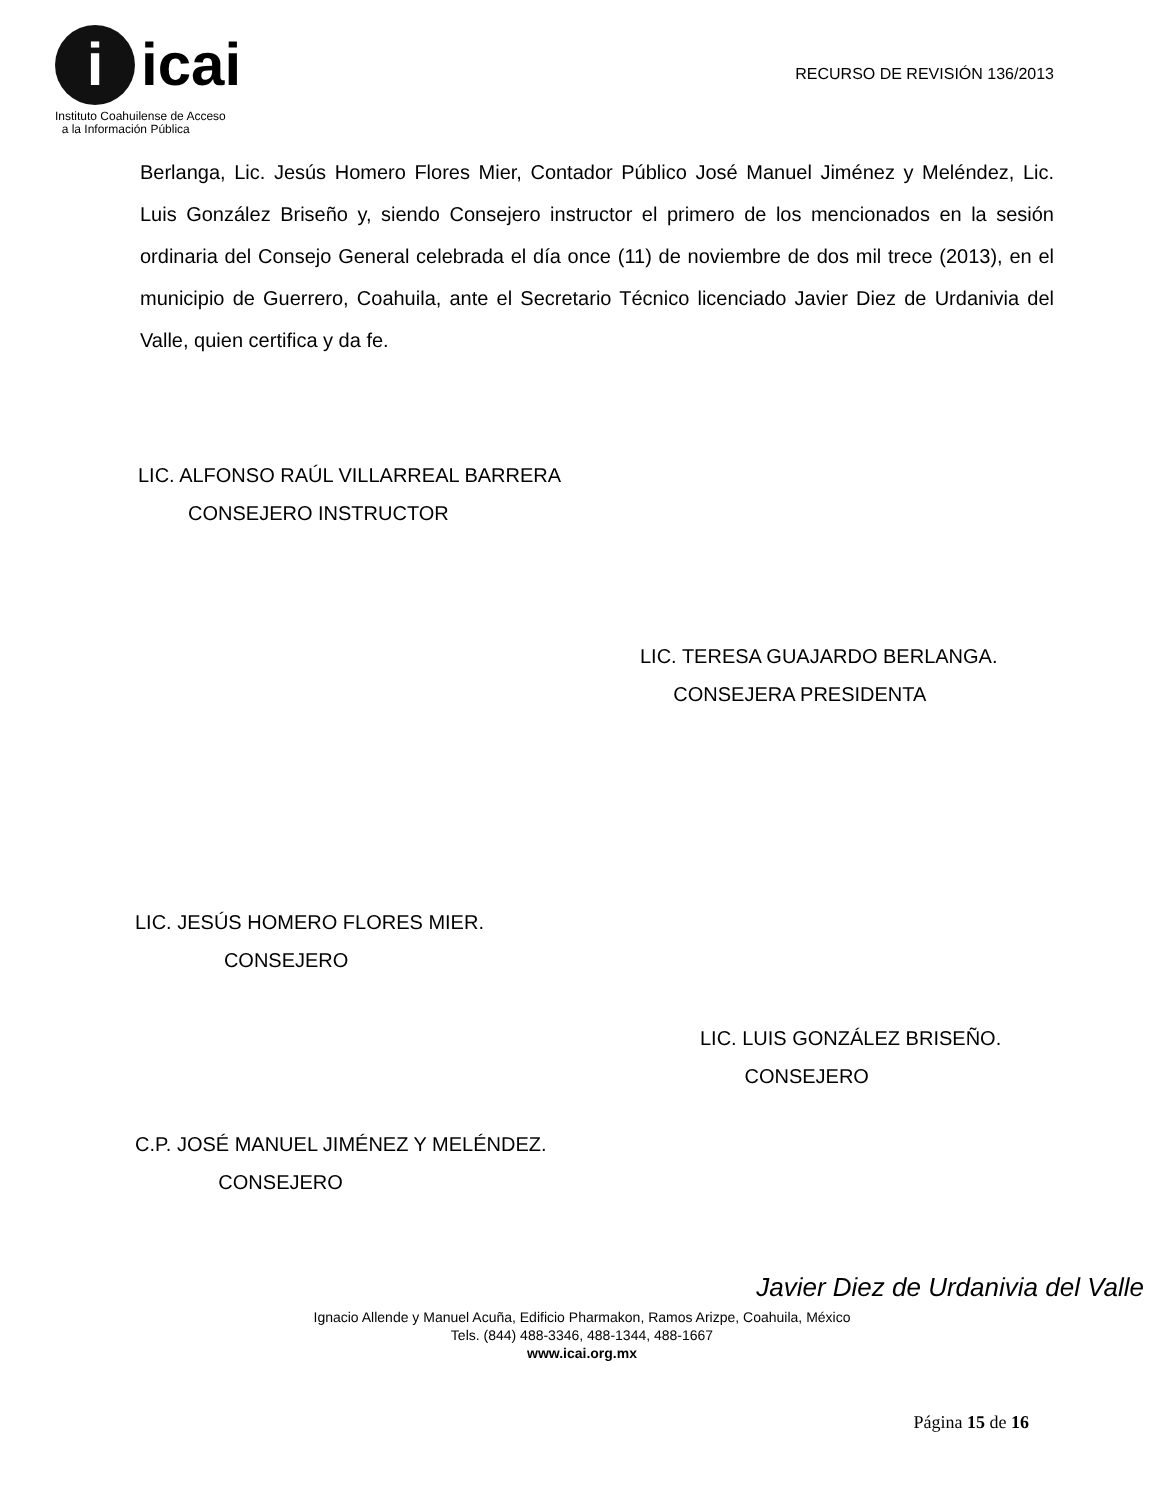i icai
Instituto Coahuilense de Acceso
a la Información Pública
RECURSO DE REVISIÓN 136/2013
Berlanga, Lic. Jesús Homero Flores Mier, Contador Público José Manuel Jiménez y Meléndez, Lic. Luis González Briseño y, siendo Consejero instructor el primero de los mencionados en la sesión ordinaria del Consejo General celebrada el día once (11) de noviembre de dos mil trece (2013), en el municipio de Guerrero, Coahuila, ante el Secretario Técnico licenciado Javier Diez de Urdanivia del Valle, quien certifica y da fe.
LIC. ALFONSO RAÚL VILLARREAL BARRERA
CONSEJERO INSTRUCTOR
LIC. TERESA GUAJARDO BERLANGA.
CONSEJERA PRESIDENTA
LIC. JESÚS HOMERO FLORES MIER.
CONSEJERO
LIC. LUIS GONZÁLEZ BRISEÑO.
CONSEJERO
C.P. JOSÉ MANUEL JIMÉNEZ Y MELÉNDEZ.
CONSEJERO
Javier Diez de Urdanivia del Valle
Ignacio Allende y Manuel Acuña, Edificio Pharmakon, Ramos Arizpe, Coahuila, México
Tels. (844) 488-3346, 488-1344, 488-1667
www.icai.org.mx
Página 15 de 16